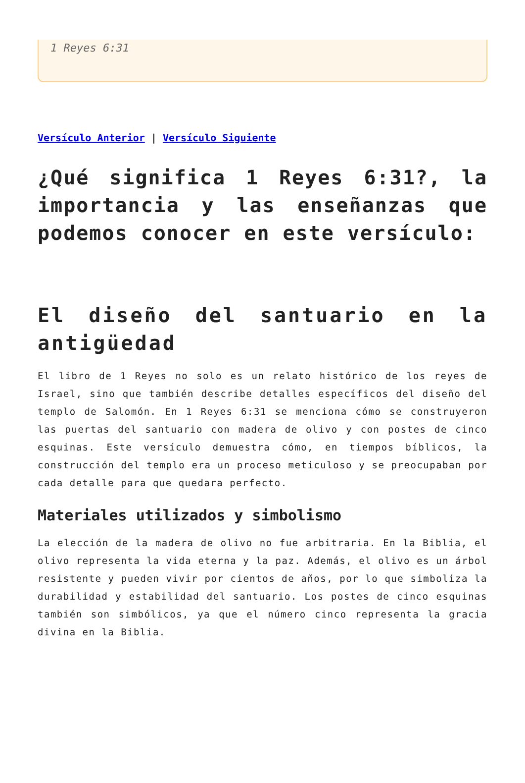1 Reyes 6:31
Versículo Anterior | Versículo Siguiente
¿Qué significa 1 Reyes 6:31?, la importancia y las enseñanzas que podemos conocer en este versículo:
El diseño del santuario en la antigüedad
El libro de 1 Reyes no solo es un relato histórico de los reyes de Israel, sino que también describe detalles específicos del diseño del templo de Salomón. En 1 Reyes 6:31 se menciona cómo se construyeron las puertas del santuario con madera de olivo y con postes de cinco esquinas. Este versículo demuestra cómo, en tiempos bíblicos, la construcción del templo era un proceso meticuloso y se preocupaban por cada detalle para que quedara perfecto.
Materiales utilizados y simbolismo
La elección de la madera de olivo no fue arbitraria. En la Biblia, el olivo representa la vida eterna y la paz. Además, el olivo es un árbol resistente y pueden vivir por cientos de años, por lo que simboliza la durabilidad y estabilidad del santuario. Los postes de cinco esquinas también son simbólicos, ya que el número cinco representa la gracia divina en la Biblia.